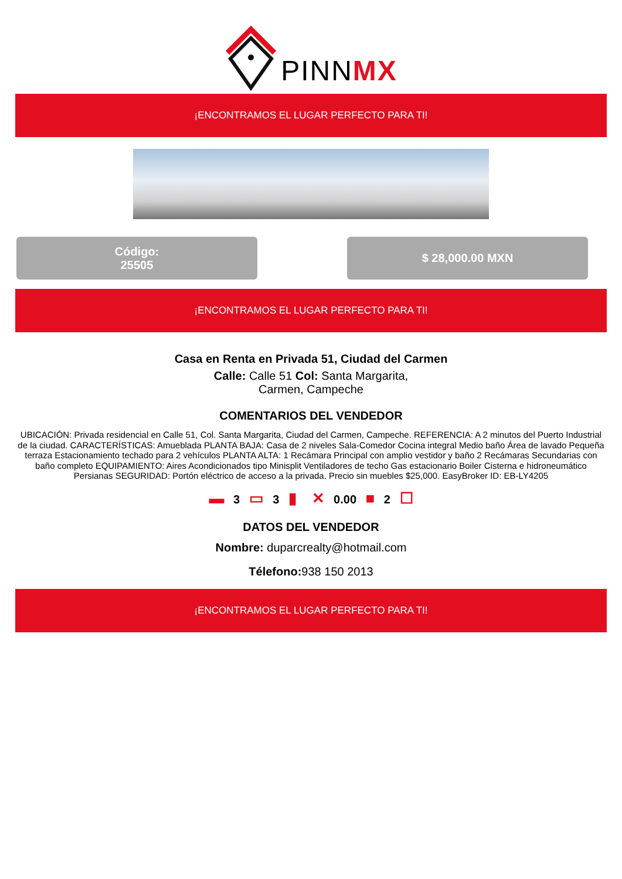PINNMX
¡ENCONTRAMOS EL LUGAR PERFECTO PARA TI!
Código:
25505
$ 28,000.00 MXN
¡ENCONTRAMOS EL LUGAR PERFECTO PARA TI!
Casa en Renta en Privada 51, Ciudad del Carmen
Calle: Calle 51 Col: Santa Margarita,
Carmen, Campeche
COMENTARIOS DEL VENDEDOR
UBICACIÓN: Privada residencial en Calle 51, Col. Santa Margarita, Ciudad del Carmen, Campeche. REFERENCIA: A 2 minutos del Puerto Industrial de la ciudad. CARACTERÍSTICAS: Amueblada PLANTA BAJA: Casa de 2 niveles Sala-Comedor Cocina integral Medio baño Área de lavado Pequeña terraza Estacionamiento techado para 2 vehículos PLANTA ALTA: 1 Recámara Principal con amplio vestidor y baño 2 Recámaras Secundarias con baño completo EQUIPAMIENTO: Aires Acondicionados tipo Minisplit Ventiladores de techo Gas estacionario Boiler Cisterna e hidroneumático Persianas SEGURIDAD: Portón eléctrico de acceso a la privada. Precio sin muebles $25,000. EasyBroker ID: EB-LY4205
▬ 3 ▭ 3 ▮ ✕ 0.00 ■ 2 ☐
DATOS DEL VENDEDOR
Nombre: duparcrealty@hotmail.com
Télefono: 938 150 2013
¡ENCONTRAMOS EL LUGAR PERFECTO PARA TI!